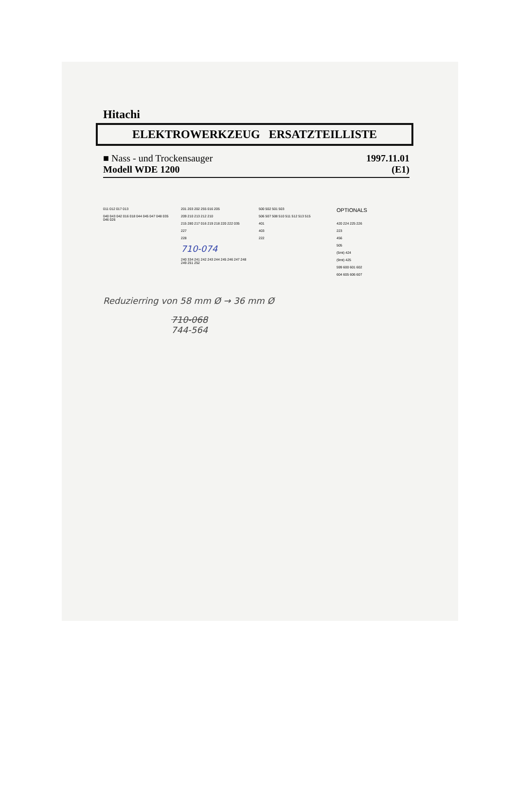Hitachi
ELEKTROWERKZEUG ERSATZTEILLISTE
■ Nass - und Trockensauger 1997.11.01
Modell WDE 1200 (E1)
011 012 017 013
040 043 042 016 018 044 045 047 048 035 046 026
201 203 202 255 016 205
209 210 213 212 210
215 280 217 016 219 218 220 222 035
227
228
710-074
240 334 241 242 243 244 245 246 247 248 249 251 252
500 502 501 503
506 507 508 510 511 512 513 515
401
403
222
OPTIONALS
420 224 225 226
223
456
505
(5mt) 424
(9mt) 425
599 600 601 602
604 605 606 607
Reduzierring von 58 mm Ø → 36 mm Ø
710-068
744-564